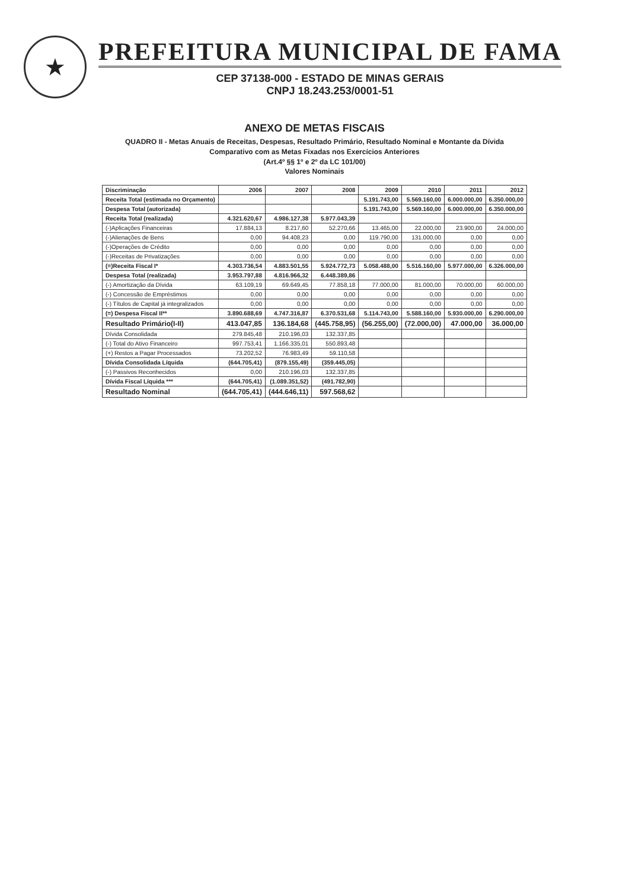★
PREFEITURA MUNICIPAL DE FAMA
CEP 37138-000 - ESTADO DE MINAS GERAIS
CNPJ 18.243.253/0001-51
ANEXO DE METAS FISCAIS
QUADRO II - Metas Anuais de Receitas, Despesas, Resultado Primário, Resultado Nominal e Montante da Dívida
Comparativo com as Metas Fixadas nos Exercícios Anteriores
(Art.4º §§ 1º e 2º da LC 101/00)
Valores Nominais
| Discriminação | 2006 | 2007 | 2008 | 2009 | 2010 | 2011 | 2012 |
| --- | --- | --- | --- | --- | --- | --- | --- |
| Receita Total (estimada no Orçamento) | | | | 5.191.743,00 | 5.569.160,00 | 6.000.000,00 | 6.350.000,00 |
| Despesa Total (autorizada) | | | | 5.191.743,00 | 5.569.160,00 | 6.000.000,00 | 6.350.000,00 |
| Receita Total (realizada) | 4.321.620,67 | 4.986.127,38 | 5.977.043,39 | | | | |
| (-)Aplicações Financeiras | 17.884,13 | 8.217,60 | 52.270,66 | 13.465,00 | 22.000,00 | 23.900,00 | 24.000,00 |
| (-)Alienações de Bens | 0,00 | 94.408,23 | 0,00 | 119.790,00 | 131.000,00 | 0,00 | 0,00 |
| (-)Operações de Crédito | 0,00 | 0,00 | 0,00 | 0,00 | 0,00 | 0,00 | 0,00 |
| (-)Receitas de Privatizações | 0,00 | 0,00 | 0,00 | 0,00 | 0,00 | 0,00 | 0,00 |
| (=)Receita Fiscal I* | 4.303.736,54 | 4.883.501,55 | 5.924.772,73 | 5.058.488,00 | 5.516.160,00 | 5.977.000,00 | 6.326.000,00 |
| Despesa Total (realizada) | 3.953.797,88 | 4.816.966,32 | 6.448.389,86 | | | | |
| (-) Amortização da Dívida | 63.109,19 | 69.649,45 | 77.858,18 | 77.000,00 | 81.000,00 | 70.000,00 | 60.000,00 |
| (-) Concessão de Empréstimos | 0,00 | 0,00 | 0,00 | 0,00 | 0,00 | 0,00 | 0,00 |
| (-) Títulos de Capital já integralizados | 0,00 | 0,00 | 0,00 | 0,00 | 0,00 | 0,00 | 0,00 |
| (=) Despesa Fiscal II** | 3.890.688,69 | 4.747.316,87 | 6.370.531,68 | 5.114.743,00 | 5.588.160,00 | 5.930.000,00 | 6.290.000,00 |
| Resultado Primário(I-II) | 413.047,85 | 136.184,68 | (445.758,95) | (56.255,00) | (72.000,00) | 47.000,00 | 36.000,00 |
| Dívida Consolidada | 279.845,48 | 210.196,03 | 132.337,85 | | | | |
| (-) Total do Ativo Financeiro | 997.753,41 | 1.166.335,01 | 550.893,48 | | | | |
| (+) Restos a Pagar Processados | 73.202,52 | 76.983,49 | 59.110,58 | | | | |
| Dívida Consolidada Líquida | (644.705,41) | (879.155,49) | (359.445,05) | | | | |
| (-) Passivos Reconhecidos | 0,00 | 210.196,03 | 132.337,85 | | | | |
| Dívida Fiscal Líquida *** | (644.705,41) | (1.089.351,52) | (491.782,90) | | | | |
| Resultado Nominal | (644.705,41) | (444.646,11) | 597.568,62 | | | | |